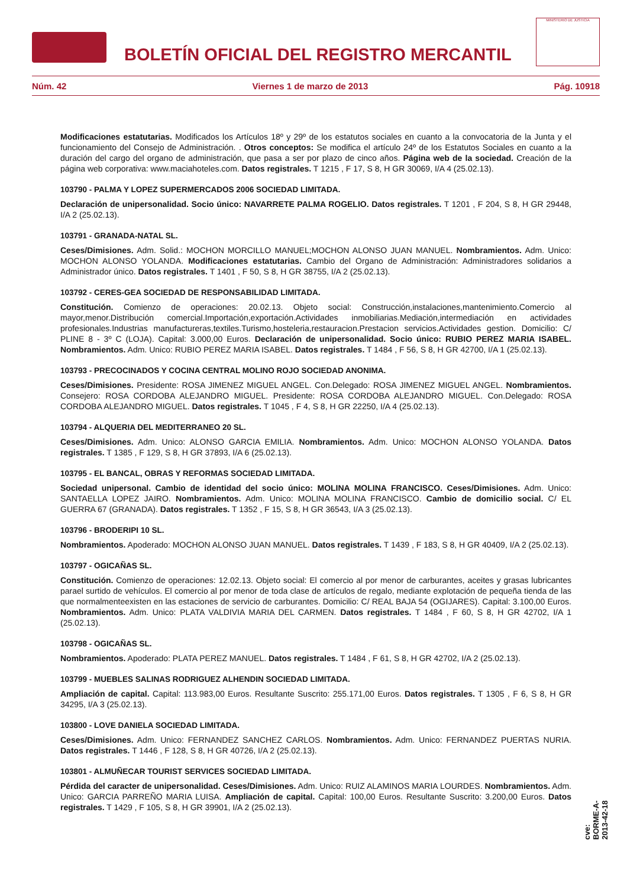BOLETÍN OFICIAL DEL REGISTRO MERCANTIL
MINISTERIO DE JUSTICIA
Núm. 42 Viernes 1 de marzo de 2013 Pág. 10918
Modificaciones estatutarias. Modificados los Artículos 18º y 29º de los estatutos sociales en cuanto a la convocatoria de la Junta y el funcionamiento del Consejo de Administración. . Otros conceptos: Se modifica el artículo 24º de los Estatutos Sociales en cuanto a la duración del cargo del organo de administración, que pasa a ser por plazo de cinco años. Página web de la sociedad. Creación de la página web corporativa: www.maciahoteles.com. Datos registrales. T 1215 , F 17, S 8, H GR 30069, I/A 4 (25.02.13).
103790 - PALMA Y LOPEZ SUPERMERCADOS 2006 SOCIEDAD LIMITADA.
Declaración de unipersonalidad. Socio único: NAVARRETE PALMA ROGELIO. Datos registrales. T 1201 , F 204, S 8, H GR 29448, I/A 2 (25.02.13).
103791 - GRANADA-NATAL SL.
Ceses/Dimisiones. Adm. Solid.: MOCHON MORCILLO MANUEL;MOCHON ALONSO JUAN MANUEL. Nombramientos. Adm. Unico: MOCHON ALONSO YOLANDA. Modificaciones estatutarias. Cambio del Organo de Administración: Administradores solidarios a Administrador único. Datos registrales. T 1401 , F 50, S 8, H GR 38755, I/A 2 (25.02.13).
103792 - CERES-GEA SOCIEDAD DE RESPONSABILIDAD LIMITADA.
Constitución. Comienzo de operaciones: 20.02.13. Objeto social: Construcción,instalaciones,mantenimiento.Comercio al mayor,menor.Distribución comercial.Importación,exportación.Actividades inmobiliarias.Mediación,intermediación en actividades profesionales.Industrias manufactureras,textiles.Turismo,hosteleria,restauracion.Prestacion servicios.Actividades gestion. Domicilio: C/ PLINE 8 - 3º C (LOJA). Capital: 3.000,00 Euros. Declaración de unipersonalidad. Socio único: RUBIO PEREZ MARIA ISABEL. Nombramientos. Adm. Unico: RUBIO PEREZ MARIA ISABEL. Datos registrales. T 1484 , F 56, S 8, H GR 42700, I/A 1 (25.02.13).
103793 - PRECOCINADOS Y COCINA CENTRAL MOLINO ROJO SOCIEDAD ANONIMA.
Ceses/Dimisiones. Presidente: ROSA JIMENEZ MIGUEL ANGEL. Con.Delegado: ROSA JIMENEZ MIGUEL ANGEL. Nombramientos. Consejero: ROSA CORDOBA ALEJANDRO MIGUEL. Presidente: ROSA CORDOBA ALEJANDRO MIGUEL. Con.Delegado: ROSA CORDOBA ALEJANDRO MIGUEL. Datos registrales. T 1045 , F 4, S 8, H GR 22250, I/A 4 (25.02.13).
103794 - ALQUERIA DEL MEDITERRANEO 20 SL.
Ceses/Dimisiones. Adm. Unico: ALONSO GARCIA EMILIA. Nombramientos. Adm. Unico: MOCHON ALONSO YOLANDA. Datos registrales. T 1385 , F 129, S 8, H GR 37893, I/A 6 (25.02.13).
103795 - EL BANCAL, OBRAS Y REFORMAS SOCIEDAD LIMITADA.
Sociedad unipersonal. Cambio de identidad del socio único: MOLINA MOLINA FRANCISCO. Ceses/Dimisiones. Adm. Unico: SANTAELLA LOPEZ JAIRO. Nombramientos. Adm. Unico: MOLINA MOLINA FRANCISCO. Cambio de domicilio social. C/ EL GUERRA 67 (GRANADA). Datos registrales. T 1352 , F 15, S 8, H GR 36543, I/A 3 (25.02.13).
103796 - BRODERIPI 10 SL.
Nombramientos. Apoderado: MOCHON ALONSO JUAN MANUEL. Datos registrales. T 1439 , F 183, S 8, H GR 40409, I/A 2 (25.02.13).
103797 - OGICAÑAS SL.
Constitución. Comienzo de operaciones: 12.02.13. Objeto social: El comercio al por menor de carburantes, aceites y grasas lubricantes parael surtido de vehículos. El comercio al por menor de toda clase de artículos de regalo, mediante explotación de pequeña tienda de las que normalmenteexisten en las estaciones de servicio de carburantes. Domicilio: C/ REAL BAJA 54 (OGIJARES). Capital: 3.100,00 Euros. Nombramientos. Adm. Unico: PLATA VALDIVIA MARIA DEL CARMEN. Datos registrales. T 1484 , F 60, S 8, H GR 42702, I/A 1 (25.02.13).
103798 - OGICAÑAS SL.
Nombramientos. Apoderado: PLATA PEREZ MANUEL. Datos registrales. T 1484 , F 61, S 8, H GR 42702, I/A 2 (25.02.13).
103799 - MUEBLES SALINAS RODRIGUEZ ALHENDIN SOCIEDAD LIMITADA.
Ampliación de capital. Capital: 113.983,00 Euros. Resultante Suscrito: 255.171,00 Euros. Datos registrales. T 1305 , F 6, S 8, H GR 34295, I/A 3 (25.02.13).
103800 - LOVE DANIELA SOCIEDAD LIMITADA.
Ceses/Dimisiones. Adm. Unico: FERNANDEZ SANCHEZ CARLOS. Nombramientos. Adm. Unico: FERNANDEZ PUERTAS NURIA. Datos registrales. T 1446 , F 128, S 8, H GR 40726, I/A 2 (25.02.13).
103801 - ALMUÑECAR TOURIST SERVICES SOCIEDAD LIMITADA.
Pérdida del caracter de unipersonalidad. Ceses/Dimisiones. Adm. Unico: RUIZ ALAMINOS MARIA LOURDES. Nombramientos. Adm. Unico: GARCIA PARREÑO MARIA LUISA. Ampliación de capital. Capital: 100,00 Euros. Resultante Suscrito: 3.200,00 Euros. Datos registrales. T 1429 , F 105, S 8, H GR 39901, I/A 2 (25.02.13).
cve: BORME-A-2013-42-18